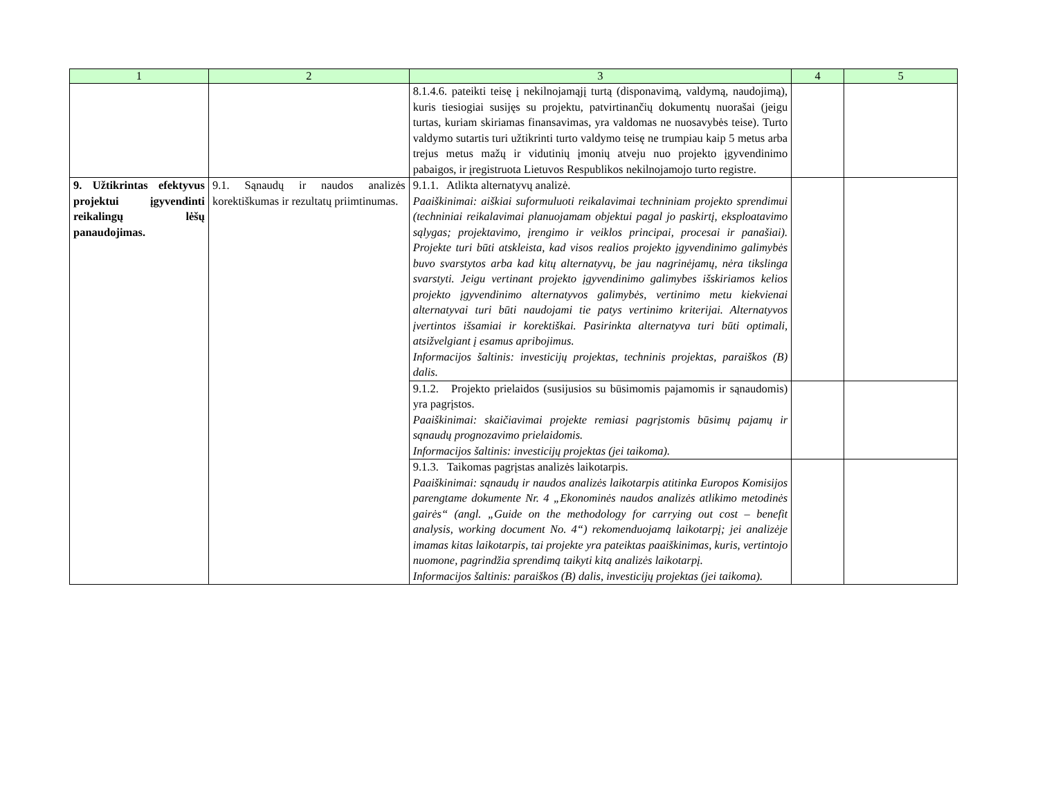| 1 | 2 | 3 | 4 | 5 |
| --- | --- | --- | --- | --- |
| | | 8.1.4.6. pateikti teisę į nekilnojamąjį turtą (disponavimą, valdymą, naudojimą), kuris tiesiogiai susijęs su projektu, patvirtinančių dokumentų nuorašai (jeigu turtas, kuriam skiriamas finansavimas, yra valdomas ne nuosavybės teise). Turto valdymo sutartis turi užtikrinti turto valdymo teisę ne trumpiau kaip 5 metus arba trejus metus mažų ir vidutinių įmonių atveju nuo projekto įgyvendinimo pabaigos, ir įregistruota Lietuvos Respublikos nekilnojamojo turto registre. | | |
| 9. Užtikrintas efektyvus projektui įgyvendinti reikalingų lėšų panaudojimas. | 9.1. Sąnaudų ir naudos analizės korektiškumas ir rezultatų priimtinumas. | 9.1.1. Atlikta alternatyvų analizė. Paaiškinimai: aiškiai suformuluoti reikalavimai techniniam projekto sprendimui (techniniai reikalavimai planuojamam objektui pagal jo paskirtį, eksploatavimo sąlygas; projektavimo, įrengimo ir veiklos principai, procesai ir panašiai). Projekte turi būti atskleista, kad visos realios projekto įgyvendinimo galimybės buvo svarstytos arba kad kitų alternatyvų, be jau nagrinėjamų, nėra tikslinga svarstyti. Jeigu vertinant projekto įgyvendinimo galimybes išskiriamos kelios projekto įgyvendinimo alternatyvos galimybės, vertinimo metu kiekvienai alternatyvai turi būti naudojami tie patys vertinimo kriterijai. Alternatyvos įvertintos išsamiai ir korektiškai. Pasirinkta alternatyva turi būti optimali, atsižvelgiant į esamus apribojimus. Informacijos šaltinis: investicijų projektas, techninis projektas, paraiškos (B) dalis. | | |
| | | 9.1.2. Projekto prielaidos (susijusios su būsimomis pajamomis ir sąnaudomis) yra pagrįstos. Paaiškinimai: skaičiavimai projekte remiasi pagrįstomis būsimų pajamų ir sąnaudų prognozavimo prielaidomis. Informacijos šaltinis: investicijų projektas (jei taikoma). | | |
| | | 9.1.3. Taikomas pagrįstas analizės laikotarpis. Paaiškinimai: sąnaudų ir naudos analizės laikotarpis atitinka Europos Komisijos parengtame dokumente Nr. 4 „Ekonominės naudos analizės atlikimo metodinės gairės“ (angl. „Guide on the methodology for carrying out cost – benefit analysis, working document No. 4“) rekomenduojamą laikotarpį; jei analizėje imamas kitas laikotarpis, tai projekte yra pateiktas paaiškinimas, kuris, vertintojo nuomone, pagrindžia sprendimą taikyti kitą analizės laikotarpį. Informacijos šaltinis: paraiškos (B) dalis, investicijų projektas (jei taikoma). | | |